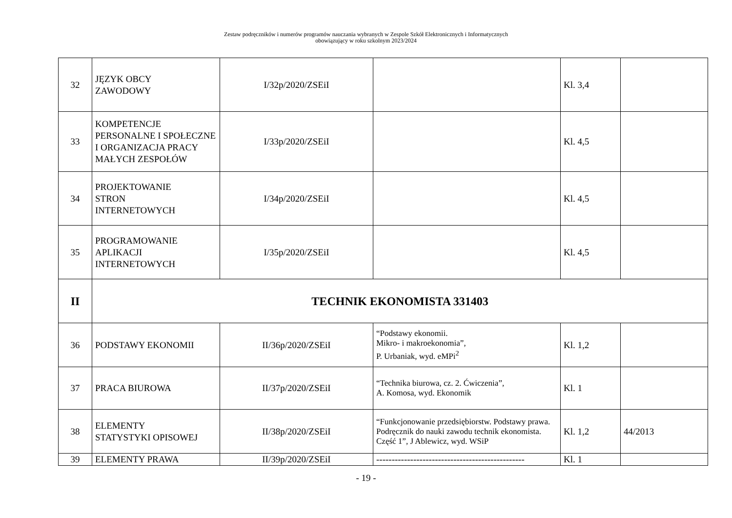Zestaw podręczników i numerów programów nauczania wybranych w Zespole Szkół Elektronicznych i Informatycznych
obowiązujący w roku szkolnym 2023/2024
| 32 | JĘZYK OBCY ZAWODOWY | I/32p/2020/ZSEiI | | Kl. 3,4 | |
| 33 | KOMPETENCJE PERSONALNE I SPOŁECZNE I ORGANIZACJA PRACY MAŁYCH ZESPOŁÓW | I/33p/2020/ZSEiI | | Kl. 4,5 | |
| 34 | PROJEKTOWANIE STRON INTERNETOWYCH | I/34p/2020/ZSEiI | | Kl. 4,5 | |
| 35 | PROGRAMOWANIE APLIKACJI INTERNETOWYCH | I/35p/2020/ZSEiI | | Kl. 4,5 | |
| II | TECHNIK EKONOMISTA 331403 | | | | |
| 36 | PODSTAWY EKONOMII | II/36p/2020/ZSEiI | “Podstawy ekonomii. Mikro- i makroekonomia”, P. Urbaniak, wyd. eMPi<sup>2</sup> | Kl. 1,2 | |
| 37 | PRACA BIUROWA | II/37p/2020/ZSEiI | “Technika biurowa, cz. 2. Ćwiczenia”, A. Komosa, wyd. Ekonomik | Kl. 1 | |
| 38 | ELEMENTY STATYSTYKI OPISOWEJ | II/38p/2020/ZSEiI | “Funkcjonowanie przedsiębiorstw. Podstawy prawa. Podręcznik do nauki zawodu technik ekonomista. Część 1”, J Ablewicz, wyd. WSiP | Kl. 1,2 | 44/2013 |
| 39 | ELEMENTY PRAWA | II/39p/2020/ZSEiI | ------------------------------------------------ | Kl. 1 | |
- 19 -